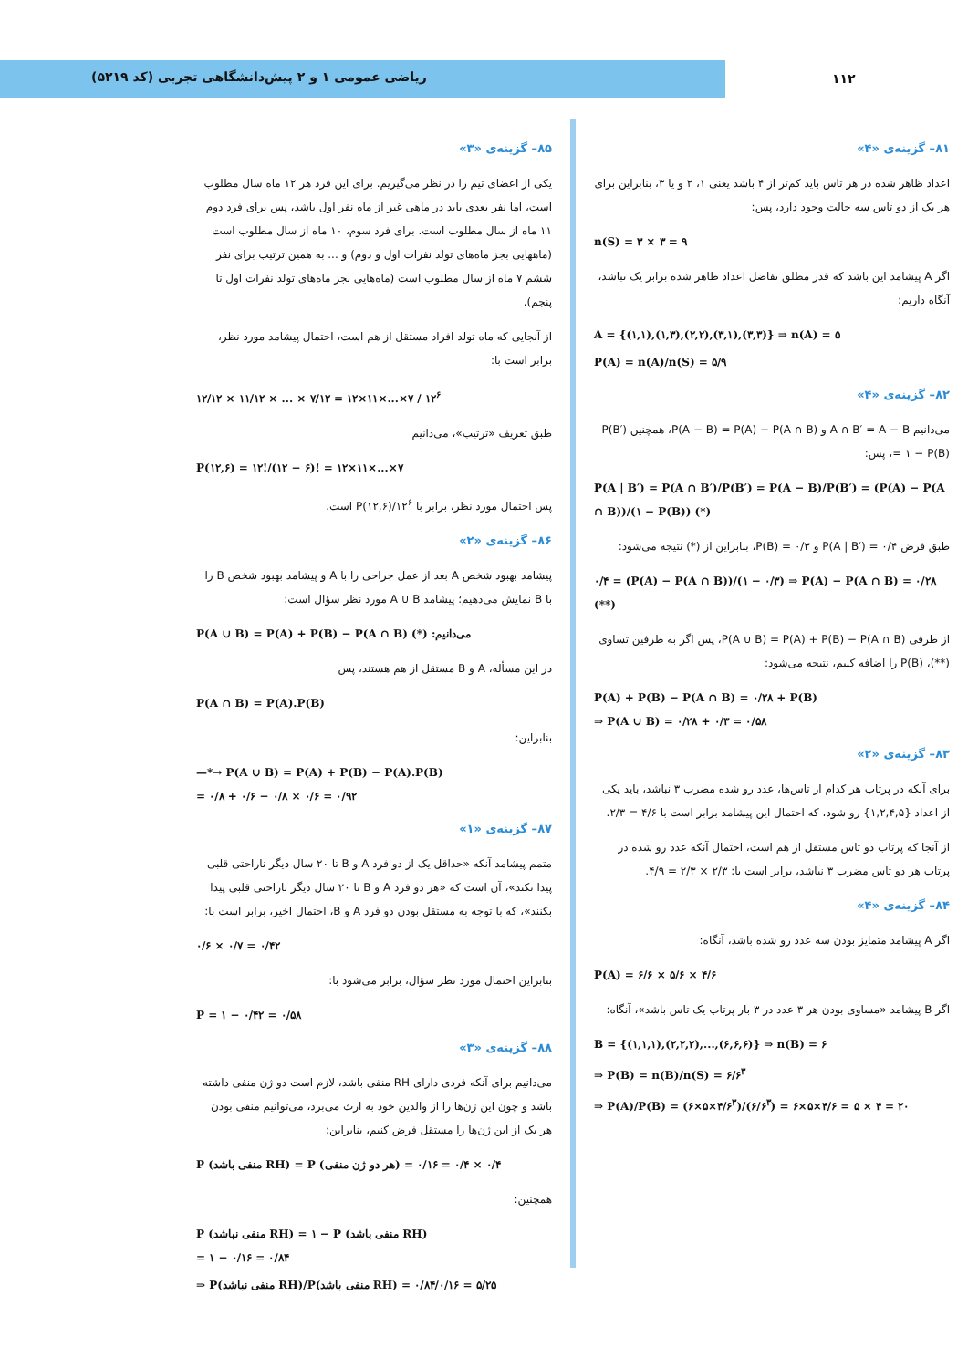ریاضی عمومی ۱ و ۲ پیش‌دانشگاهی تجربی (کد ۵۲۱۹)
۱۱۲
۸۱– گزینه‌ی «۴»
اعداد ظاهر شده در هر تاس باید کم‌تر از ۴ باشد یعنی ۱، ۲ و یا ۳، بنابراین برای هر یک از دو تاس سه حالت وجود دارد، پس:
n(S) = ۳ × ۳ = ۹
اگر A پیشامد این باشد که قدر مطلق تفاضل اعداد ظاهر شده برابر یک نباشد، آنگاه داریم:
A = {(۱,۱),(۱,۳),(۲,۲),(۳,۱),(۳,۳)} ⇒ n(A) = ۵
P(A) = n(A)/n(S) = ۵/۹
۸۲– گزینه‌ی «۴»
می‌دانیم A ∩ B′ = A − B و P(A − B) = P(A) − P(A ∩ B)، همچنین P(B′) = ۱ − P(B)، پس:
P(A | B′) = P(A ∩ B′)/P(B′) = P(A − B)/P(B′) = (P(A) − P(A ∩ B))/(۱ − P(B)) (*)
طبق فرض P(A | B′) = ۰/۴ و P(B) = ۰/۳، بنابراین از (*) نتیجه می‌شود:
۰/۴ = (P(A) − P(A ∩ B))/(۱ − ۰/۳) ⇒ P(A) − P(A ∩ B) = ۰/۲۸ (**)
از طرفی P(A ∪ B) = P(A) + P(B) − P(A ∩ B)، پس اگر به طرفین تساوی (**)، P(B) را اضافه کنیم، نتیجه می‌شود:
P(A) + P(B) − P(A ∩ B) = ۰/۲۸ + P(B)
⇒ P(A ∪ B) = ۰/۲۸ + ۰/۳ = ۰/۵۸
۸۳– گزینه‌ی «۲»
برای آنکه در پرتاب هر کدام از تاس‌ها، عدد رو شده مضرب ۳ نباشد، باید یکی از اعداد {۱,۲,۴,۵} رو شود، که احتمال این پیشامد برابر است با ۴/۶ = ۲/۳.
از آنجا که پرتاب دو تاس مستقل از هم است، احتمال آنکه عدد رو شده در پرتاب هر دو تاس مضرب ۳ نباشد، برابر است با: ۲/۳ × ۲/۳ = ۴/۹.
۸۴– گزینه‌ی «۴»
اگر A پیشامد متمایز بودن سه عدد رو شده باشد، آنگاه:
P(A) = ۶/۶ × ۵/۶ × ۴/۶
اگر B پیشامد «مساوی بودن هر ۳ عدد در ۳ بار پرتاب یک تاس باشد»، آنگاه:
B = {(۱,۱,۱),(۲,۲,۲),...,(۶,۶,۶)} ⇒ n(B) = ۶
⇒ P(B) = n(B)/n(S) = ۶/۶<sup>۳</sup>
⇒ P(A)/P(B) = (۶×۵×۴/۶<sup>۳</sup>)/(۶/۶<sup>۳</sup>) = ۶×۵×۴/۶ = ۵ × ۴ = ۲۰
۸۵– گزینه‌ی «۳»
یکی از اعضای تیم را در نظر می‌گیریم. برای این فرد هر ۱۲ ماه سال مطلوب است، اما نفر بعدی باید در ماهی غیر از ماه نفر اول باشد، پس برای فرد دوم ۱۱ ماه از سال مطلوب است. برای فرد سوم، ۱۰ ماه از سال مطلوب است (ماههایی بجز ماه‌های تولد نفرات اول و دوم) و ... به همین ترتیب برای نفر ششم ۷ ماه از سال مطلوب است (ماه‌هایی بجز ماه‌های تولد نفرات اول تا پنجم).
از آنجایی که ماه تولد افراد مستقل از هم است، احتمال پیشامد مورد نظر، برابر است با:
۱۲/۱۲ × ۱۱/۱۲ × ... × ۷/۱۲ = ۱۲×۱۱×...×۷ / ۱۲<sup>۶</sup>
طبق تعریف «ترتیب»، می‌دانیم
P(۱۲,۶) = ۱۲!/(۱۲ − ۶)! = ۱۲×۱۱×...×۷
پس احتمال مورد نظر، برابر با P(۱۲,۶)/۱۲<sup>۶</sup> است.
۸۶– گزینه‌ی «۲»
پیشامد بهبود شخص A بعد از عمل جراحی را با A و پیشامد بهبود شخص B را با B نمایش می‌دهیم؛ پیشامد A ∪ B مورد نظر سؤال است:
P(A ∪ B) = P(A) + P(B) − P(A ∩ B) (*) :می‌دانیم
در این مسأله، A و B مستقل از هم هستند، پس
P(A ∩ B) = P(A).P(B)
بنابراین:
—*→ P(A ∪ B) = P(A) + P(B) − P(A).P(B)
= ۰/۸ + ۰/۶ − ۰/۸ × ۰/۶ = ۰/۹۲
۸۷– گزینه‌ی «۱»
متمم پیشامد آنکه «حداقل یک از دو فرد A و B تا ۲۰ سال دیگر ناراحتی قلبی پیدا نکند»، آن است که «هر دو فرد A و B تا ۲۰ سال دیگر ناراحتی قلبی پیدا بکنند»، که با توجه به مستقل بودن دو فرد A و B، احتمال اخیر، برابر است با:
۰/۶ × ۰/۷ = ۰/۴۲
بنابراین احتمال مورد نظر سؤال، برابر می‌شود با:
P = ۱ − ۰/۴۲ = ۰/۵۸
۸۸– گزینه‌ی «۳»
می‌دانیم برای آنکه فردی دارای RH منفی باشد، لازم است دو ژن منفی داشته باشد و چون این ژن‌ها را از والدین خود به ارث می‌برد، می‌توانیم منفی بودن هر یک از این ژن‌ها را مستقل فرض کنیم، بنابراین:
P (منفی باشد RH) = P (هر دو ژن منفی) = ۰/۴ × ۰/۴ = ۰/۱۶
همچنین:
P (منفی نباشد RH) = ۱ − P (منفی باشد RH)
= ۱ − ۰/۱۶ = ۰/۸۴
⇒ P(منفی نباشد RH)/P(منفی باشد RH) = ۰/۸۴/۰/۱۶ = ۵/۲۵